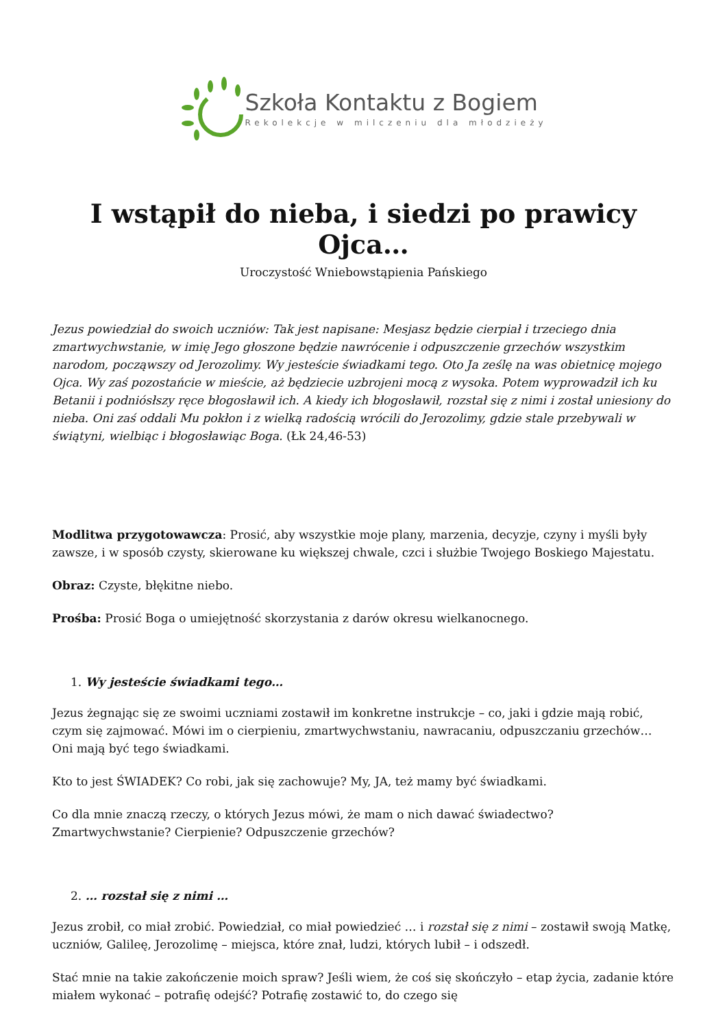Szkoła Kontaktu z Bogiem
Rekolekcje w milczeniu dla młodzieży
I wstąpił do nieba, i siedzi po prawicy Ojca…
Uroczystość Wniebowstąpienia Pańskiego
Jezus powiedział do swoich uczniów: Tak jest napisane: Mesjasz będzie cierpiał i trzeciego dnia zmartwychwstanie, w imię Jego głoszone będzie nawrócenie i odpuszczenie grzechów wszystkim narodom, począwszy od Jerozolimy. Wy jesteście świadkami tego. Oto Ja ześlę na was obietnicę mojego Ojca. Wy zaś pozostańcie w mieście, aż będziecie uzbrojeni mocą z wysoka. Potem wyprowadził ich ku Betanii i podniósłszy ręce błogosławił ich. A kiedy ich błogosławił, rozstał się z nimi i został uniesiony do nieba. Oni zaś oddali Mu pokłon i z wielką radością wrócili do Jerozolimy, gdzie stale przebywali w świątyni, wielbiąc i błogosławiąc Boga. (Łk 24,46-53)
Modlitwa przygotowawcza: Prosić, aby wszystkie moje plany, marzenia, decyzje, czyny i myśli były zawsze, i w sposób czysty, skierowane ku większej chwale, czci i służbie Twojego Boskiego Majestatu.
Obraz: Czyste, błękitne niebo.
Prośba: Prosić Boga o umiejętność skorzystania z darów okresu wielkanocnego.
1. Wy jesteście świadkami tego…
Jezus żegnając się ze swoimi uczniami zostawił im konkretne instrukcje – co, jaki i gdzie mają robić, czym się zajmować. Mówi im o cierpieniu, zmartwychwstaniu, nawracaniu, odpuszczaniu grzechów… Oni mają być tego świadkami.
Kto to jest ŚWIADEK? Co robi, jak się zachowuje? My, JA, też mamy być świadkami.
Co dla mnie znaczą rzeczy, o których Jezus mówi, że mam o nich dawać świadectwo? Zmartwychwstanie? Cierpienie? Odpuszczenie grzechów?
2. … rozstał się z nimi …
Jezus zrobił, co miał zrobić. Powiedział, co miał powiedzieć … i rozstał się z nimi – zostawił swoją Matkę, uczniów, Galileę, Jerozolimę – miejsca, które znał, ludzi, których lubił – i odszedł.
Stać mnie na takie zakończenie moich spraw? Jeśli wiem, że coś się skończyło – etap życia, zadanie które miałem wykonać – potrafię odejść? Potrafię zostawić to, do czego się